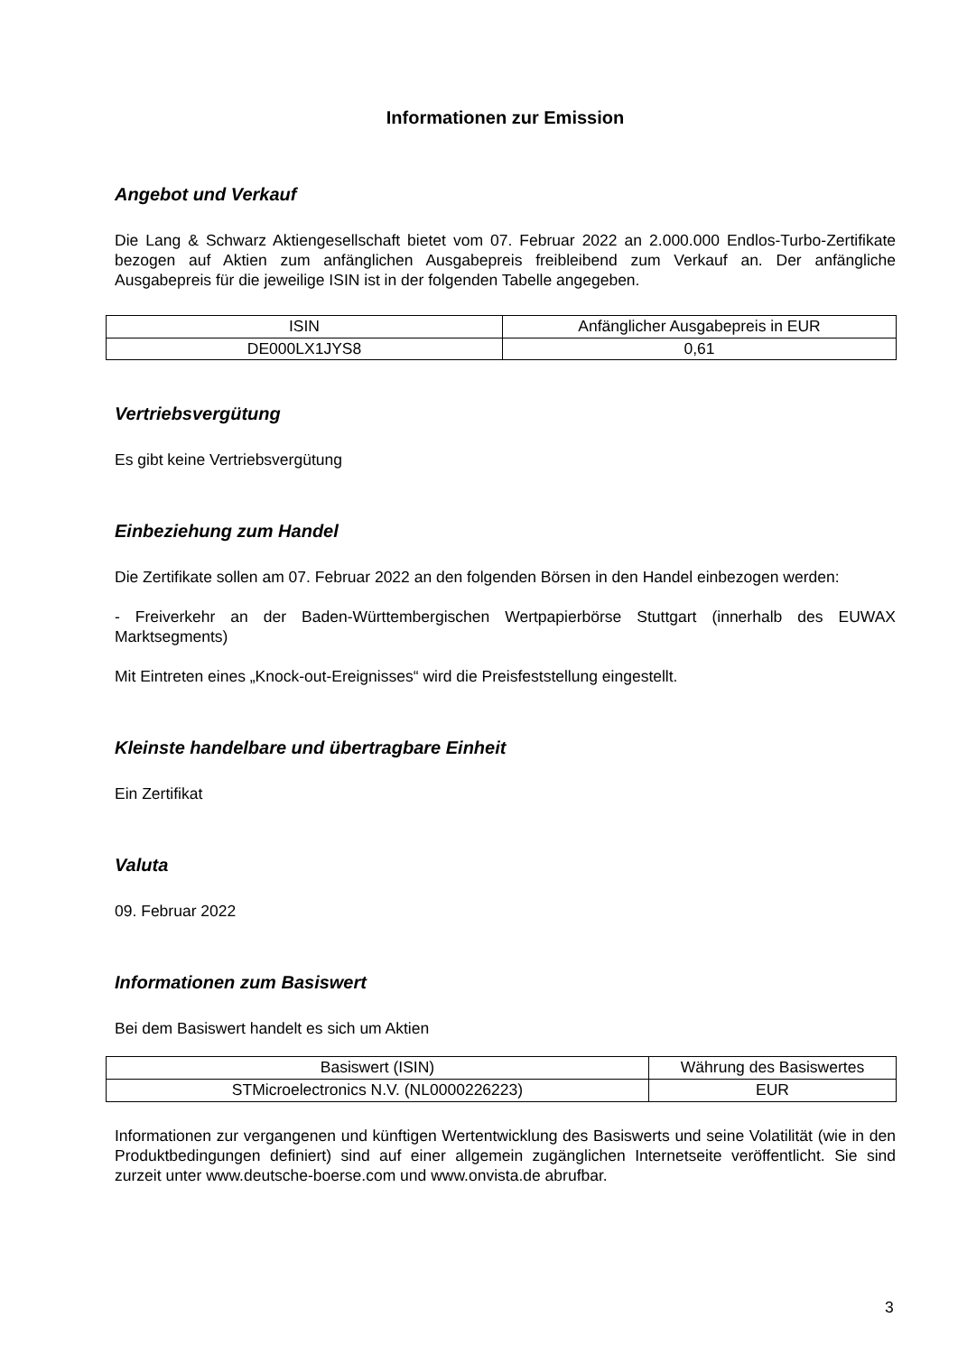Informationen zur Emission
Angebot und Verkauf
Die Lang & Schwarz Aktiengesellschaft bietet vom 07. Februar 2022 an 2.000.000 Endlos-Turbo-Zertifikate bezogen auf Aktien zum anfänglichen Ausgabepreis freibleibend zum Verkauf an. Der anfängliche Ausgabepreis für die jeweilige ISIN ist in der folgenden Tabelle angegeben.
| ISIN | Anfänglicher Ausgabepreis in EUR |
| --- | --- |
| DE000LX1JYS8 | 0,61 |
Vertriebsvergütung
Es gibt keine Vertriebsvergütung
Einbeziehung zum Handel
Die Zertifikate sollen am 07. Februar 2022 an den folgenden Börsen in den Handel einbezogen werden:
- Freiverkehr an der Baden-Württembergischen Wertpapierbörse Stuttgart (innerhalb des EUWAX Marktsegments)
Mit Eintreten eines „Knock-out-Ereignisses“ wird die Preisfeststellung eingestellt.
Kleinste handelbare und übertragbare Einheit
Ein Zertifikat
Valuta
09. Februar 2022
Informationen zum Basiswert
Bei dem Basiswert handelt es sich um Aktien
| Basiswert (ISIN) | Währung des Basiswertes |
| --- | --- |
| STMicroelectronics N.V. (NL0000226223) | EUR |
Informationen zur vergangenen und künftigen Wertentwicklung des Basiswerts und seine Volatilität (wie in den Produktbedingungen definiert) sind auf einer allgemein zugänglichen Internetseite veröffentlicht. Sie sind zurzeit unter www.deutsche-boerse.com und www.onvista.de abrufbar.
3